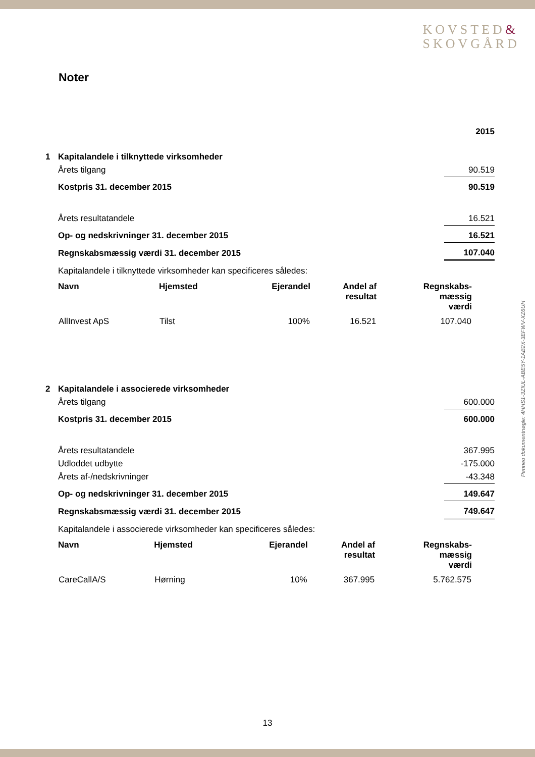KOVSTED&
SKOVGÅRD
Penneo dokumentnøgle: 4HHS1-3ZIUL-ABE5Y-1AB2X-3EFWV-XZ6UH
Noter
| | | 2015 |
| 1 | Kapitalandele i tilknyttede virksomheder | |
| | Årets tilgang | 90.519 |
| | Kostpris 31. december 2015 | 90.519 |
| | Årets resultatandele | 16.521 |
| | Op- og nedskrivninger 31. december 2015 | 16.521 |
| | Regnskabsmæssig værdi 31. december 2015 | 107.040 |
| | Kapitalandele i tilknyttede virksomheder kan specificeres således: | |
| Navn | Hjemsted | Ejerandel | Andel af resultat | Regnskabs- mæssig værdi |
| --- | --- | --- | --- | --- |
| AllInvest ApS | Tilst | 100% | 16.521 | 107.040 |
| 2 | Kapitalandele i associerede virksomheder | |
| | Årets tilgang | 600.000 |
| | Kostpris 31. december 2015 | 600.000 |
| | Årets resultatandele | 367.995 |
| | Udloddet udbytte | -175.000 |
| | Årets af-/nedskrivninger | -43.348 |
| | Op- og nedskrivninger 31. december 2015 | 149.647 |
| | Regnskabsmæssig værdi 31. december 2015 | 749.647 |
| | Kapitalandele i associerede virksomheder kan specificeres således: | |
| Navn | Hjemsted | Ejerandel | Andel af resultat | Regnskabs- mæssig værdi |
| --- | --- | --- | --- | --- |
| CareCallA/S | Hørning | 10% | 367.995 | 5.762.575 |
13